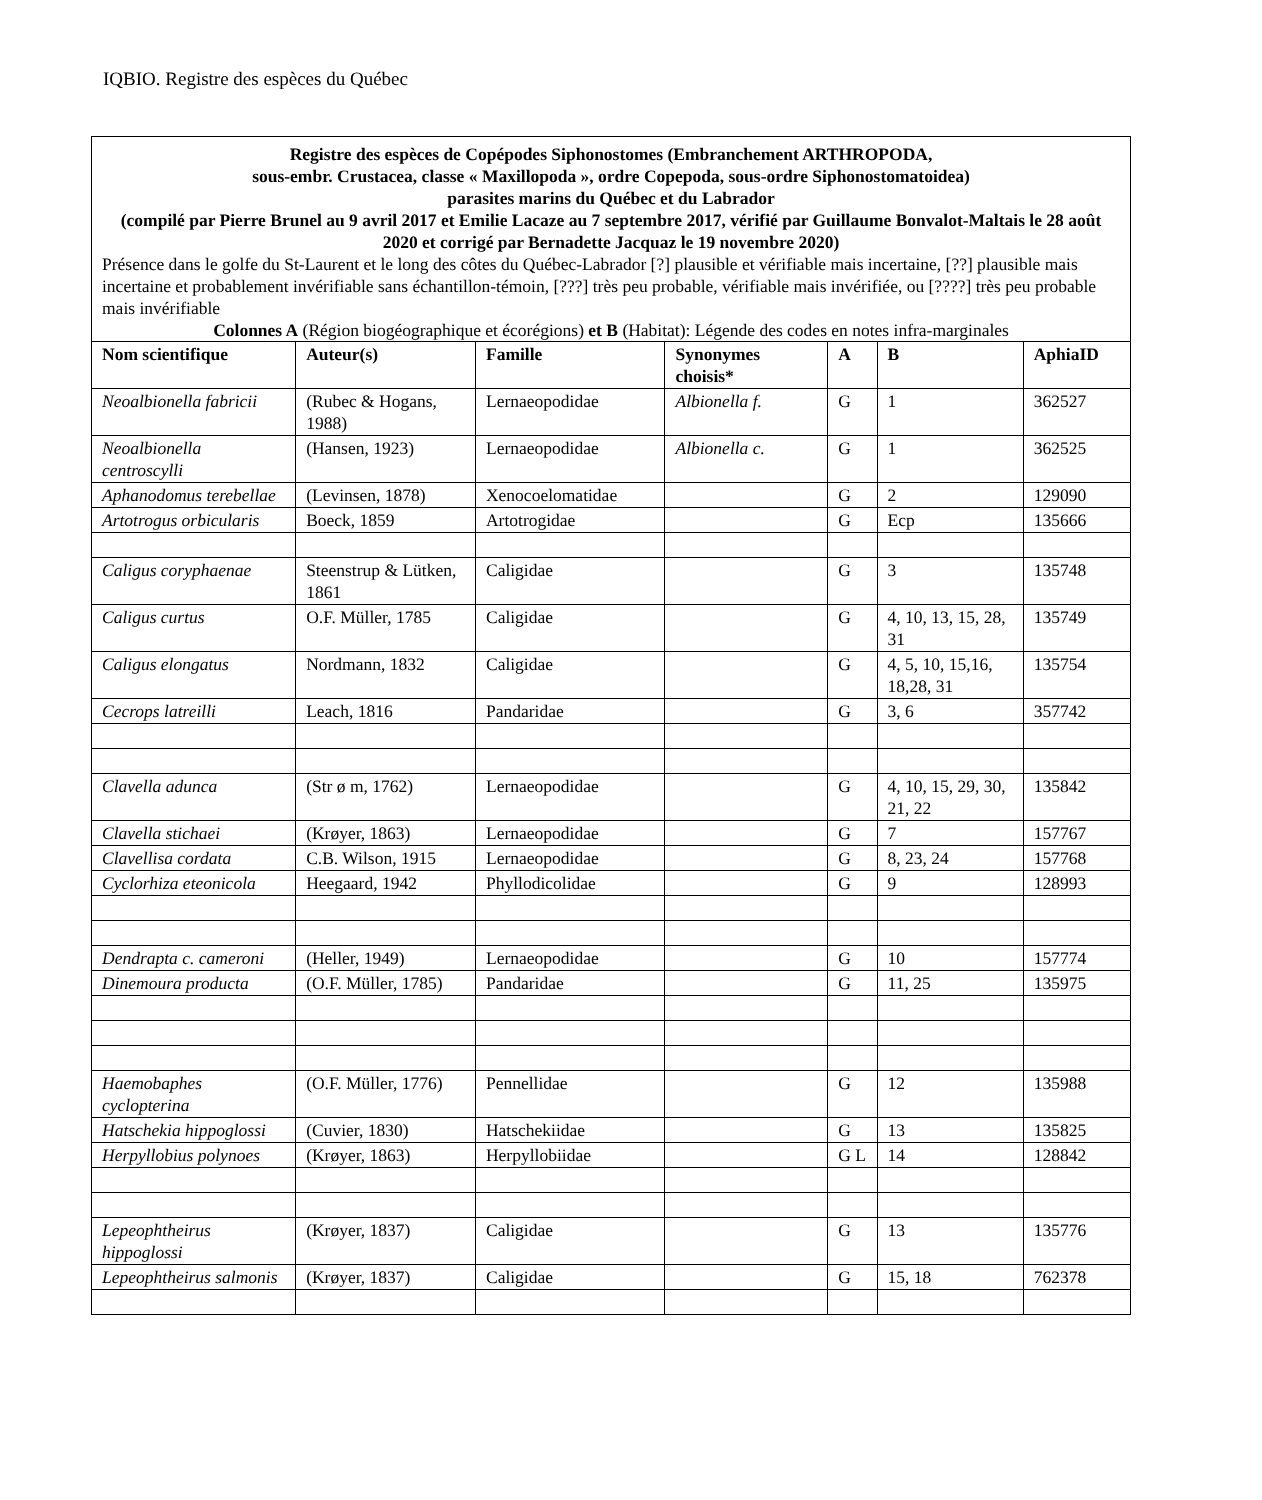IQBIO. Registre des espèces du Québec
| Registre des espèces de Copépodes Siphonostomes (Embranchement ARTHROPODA, sous-embr. Crustacea, classe « Maxillopoda », ordre Copepoda, sous-ordre Siphonostomatoidea) parasites marins du Québec et du Labrador (compilé par Pierre Brunel au 9 avril 2017 et Emilie Lacaze au 7 septembre 2017, vérifié par Guillaume Bonvalot-Maltais le 28 août 2020 et corrigé par Bernadette Jacquaz le 19 novembre 2020) Présence dans le golfe du St-Laurent et le long des côtes du Québec-Labrador [?] plausible et vérifiable mais incertaine, [??] plausible mais incertaine et probablement invérifiable sans échantillon-témoin, [???] très peu probable, vérifiable mais invérifiée, ou [????] très peu probable mais invérifiable Colonnes A (Région biogéographique et écorégions) et B (Habitat): Légende des codes en notes infra-marginales | | | | | | |
| Nom scientifique | Auteur(s) | Famille | Synonymes choisis* | A | B | AphiaID |
| Neoalbionella fabricii | (Rubec & Hogans, 1988) | Lernaeopodidae | Albionella f. | G | 1 | 362527 |
| Neoalbionella centroscylli | (Hansen, 1923) | Lernaeopodidae | Albionella c. | G | 1 | 362525 |
| Aphanodomus terebellae | (Levinsen, 1878) | Xenocoelomatidae | | G | 2 | 129090 |
| Artotrogus orbicularis | Boeck, 1859 | Artotrogidae | | G | Ecp | 135666 |
| Caligus coryphaenae | Steenstrup & Lütken, 1861 | Caligidae | | G | 3 | 135748 |
| Caligus curtus | O.F. Müller, 1785 | Caligidae | | G | 4, 10, 13, 15, 28, 31 | 135749 |
| Caligus elongatus | Nordmann, 1832 | Caligidae | | G | 4, 5, 10, 15,16, 18,28, 31 | 135754 |
| Cecrops latreilli | Leach, 1816 | Pandaridae | | G | 3, 6 | 357742 |
| Clavella adunca | (Str ø m, 1762) | Lernaeopodidae | | G | 4, 10, 15, 29, 30, 21, 22 | 135842 |
| Clavella stichaei | (Krøyer, 1863) | Lernaeopodidae | | G | 7 | 157767 |
| Clavellisa cordata | C.B. Wilson, 1915 | Lernaeopodidae | | G | 8, 23, 24 | 157768 |
| Cyclorhiza eteonicola | Heegaard, 1942 | Phyllodicolidae | | G | 9 | 128993 |
| Dendrapta c. cameroni | (Heller, 1949) | Lernaeopodidae | | G | 10 | 157774 |
| Dinemoura producta | (O.F. Müller, 1785) | Pandaridae | | G | 11, 25 | 135975 |
| Haemobaphes cyclopterina | (O.F. Müller, 1776) | Pennellidae | | G | 12 | 135988 |
| Hatschekia hippoglossi | (Cuvier, 1830) | Hatschekiidae | | G | 13 | 135825 |
| Herpyllobius polynoes | (Krøyer, 1863) | Herpyllobiidae | | G L | 14 | 128842 |
| Lepeophtheirus hippoglossi | (Krøyer, 1837) | Caligidae | | G | 13 | 135776 |
| Lepeophtheirus salmonis | (Krøyer, 1837) | Caligidae | | G | 15, 18 | 762378 |